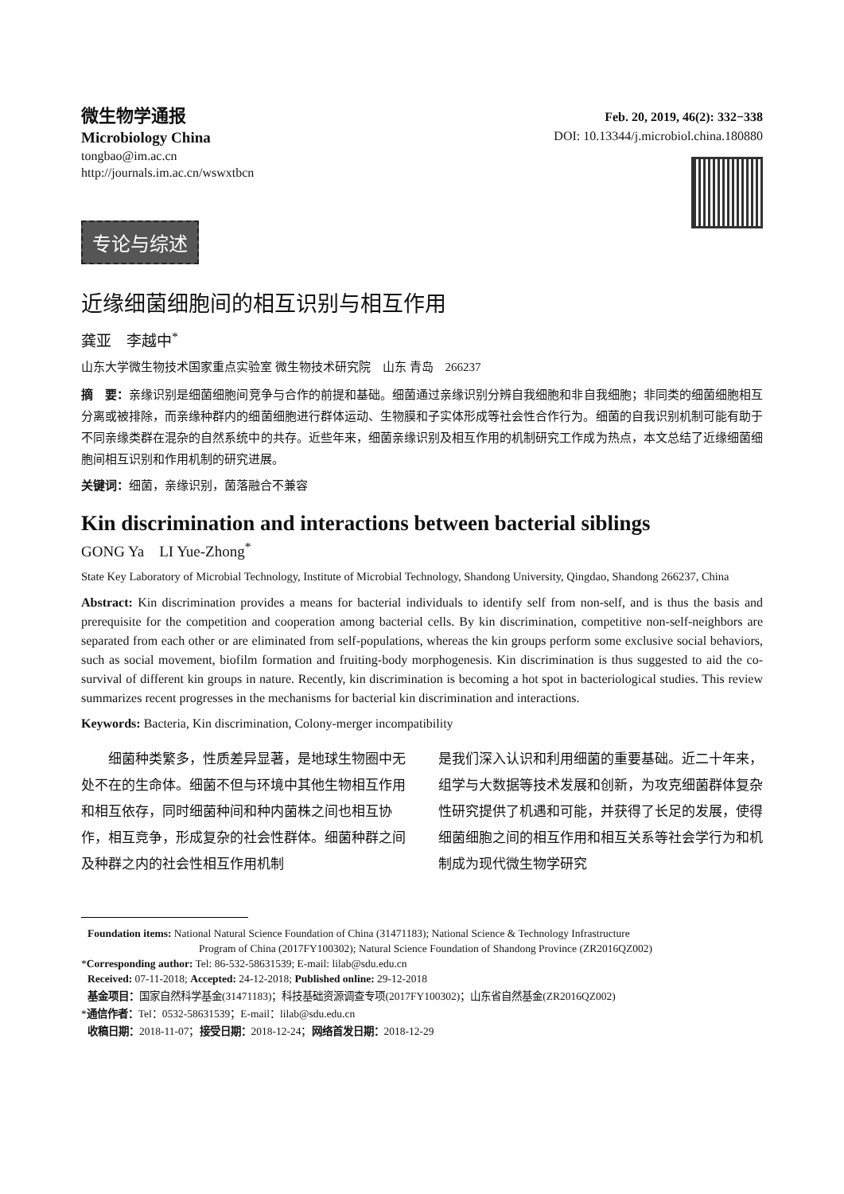微生物学通报
Microbiology China
tongbao@im.ac.cn
http://journals.im.ac.cn/wswxtbcn
Feb. 20, 2019, 46(2): 332−338
DOI: 10.13344/j.microbiol.china.180880
专论与综述
近缘细菌细胞间的相互识别与相互作用
龚亚　李越中<sup>*</sup>
山东大学微生物技术国家重点实验室 微生物技术研究院　山东 青岛　266237
摘　要：亲缘识别是细菌细胞间竞争与合作的前提和基础。细菌通过亲缘识别分辨自我细胞和非自我细胞；非同类的细菌细胞相互分离或被排除，而亲缘种群内的细菌细胞进行群体运动、生物膜和子实体形成等社会性合作行为。细菌的自我识别机制可能有助于不同亲缘类群在混杂的自然系统中的共存。近些年来，细菌亲缘识别及相互作用的机制研究工作成为热点，本文总结了近缘细菌细胞间相互识别和作用机制的研究进展。
关键词：细菌，亲缘识别，菌落融合不兼容
Kin discrimination and interactions between bacterial siblings
GONG Ya　LI Yue-Zhong<sup>*</sup>
State Key Laboratory of Microbial Technology, Institute of Microbial Technology, Shandong University, Qingdao, Shandong 266237, China
Abstract: Kin discrimination provides a means for bacterial individuals to identify self from non-self, and is thus the basis and prerequisite for the competition and cooperation among bacterial cells. By kin discrimination, competitive non-self-neighbors are separated from each other or are eliminated from self-populations, whereas the kin groups perform some exclusive social behaviors, such as social movement, biofilm formation and fruiting-body morphogenesis. Kin discrimination is thus suggested to aid the co-survival of different kin groups in nature. Recently, kin discrimination is becoming a hot spot in bacteriological studies. This review summarizes recent progresses in the mechanisms for bacterial kin discrimination and interactions.
Keywords: Bacteria, Kin discrimination, Colony-merger incompatibility
　　细菌种类繁多，性质差异显著，是地球生物圈中无处不在的生命体。细菌不但与环境中其他生物相互作用和相互依存，同时细菌种间和种内菌株之间也相互协作，相互竞争，形成复杂的社会性群体。细菌种群之间及种群之内的社会性相互作用机制
是我们深入认识和利用细菌的重要基础。近二十年来，组学与大数据等技术发展和创新，为攻克细菌群体复杂性研究提供了机遇和可能，并获得了长足的发展，使得细菌细胞之间的相互作用和相互关系等社会学行为和机制成为现代微生物学研究
Foundation items: National Natural Science Foundation of China (31471183); National Science & Technology Infrastructure
Program of China (2017FY100302); Natural Science Foundation of Shandong Province (ZR2016QZ002)
*Corresponding author: Tel: 86-532-58631539; E-mail: lilab@sdu.edu.cn
Received: 07-11-2018; Accepted: 24-12-2018; Published online: 29-12-2018
基金项目：国家自然科学基金(31471183)；科技基础资源调查专项(2017FY100302)；山东省自然基金(ZR2016QZ002)
*通信作者：Tel：0532-58631539；E-mail：lilab@sdu.edu.cn
收稿日期：2018-11-07；接受日期：2018-12-24；网络首发日期：2018-12-29